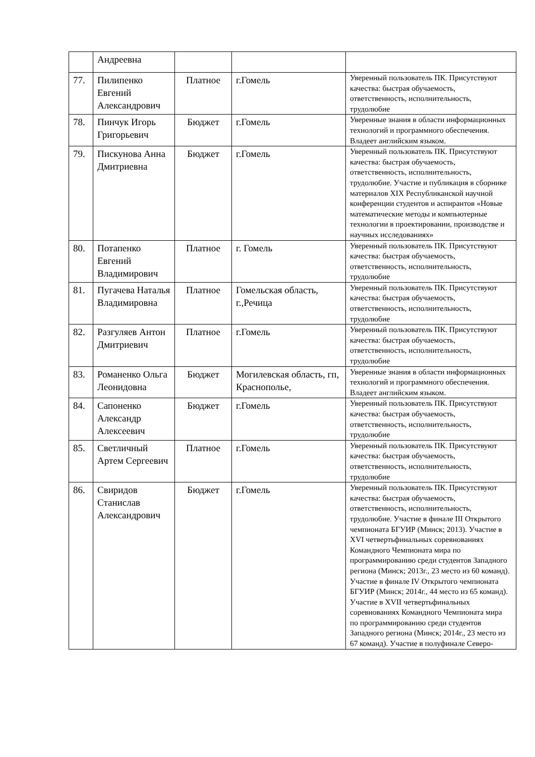| | Андреевна | | | |
| 77. | Пилипенко Евгений Александрович | Платное | г.Гомель | Уверенный пользователь ПК. Присутствуют качества: быстрая обучаемость, ответственность, исполнительность, трудолюбие |
| 78. | Пинчук Игорь Григорьевич | Бюджет | г.Гомель | Уверенные знания в области информационных технологий и программного обеспечения. Владеет английским языком. |
| 79. | Пискунова Анна Дмитриевна | Бюджет | г.Гомель | Уверенный пользователь ПК. Присутствуют качества: быстрая обучаемость, ответственность, исполнительность, трудолюбие. Участие и публикация в сборнике материалов XIX Республиканской научной конференции студентов и аспирантов «Новые математические методы и компьютерные технологии в проектировании, производстве и научных исследованиях» |
| 80. | Потапенко Евгений Владимирович | Платное | г. Гомель | Уверенный пользователь ПК. Присутствуют качества: быстрая обучаемость, ответственность, исполнительность, трудолюбие |
| 81. | Пугачева Наталья Владимировна | Платное | Гомельская область, г.,Речица | Уверенный пользователь ПК. Присутствуют качества: быстрая обучаемость, ответственность, исполнительность, трудолюбие |
| 82. | Разгуляев Антон Дмитриевич | Платное | г.Гомель | Уверенный пользователь ПК. Присутствуют качества: быстрая обучаемость, ответственность, исполнительность, трудолюбие |
| 83. | Романенко Ольга Леонидовна | Бюджет | Могилевская область, гп, Краснополье, | Уверенные знания в области информационных технологий и программного обеспечения. Владеет английским языком. |
| 84. | Сапоненко Александр Алексеевич | Бюджет | г.Гомель | Уверенный пользователь ПК. Присутствуют качества: быстрая обучаемость, ответственность, исполнительность, трудолюбие |
| 85. | Светличный Артем Сергеевич | Платное | г.Гомель | Уверенный пользователь ПК. Присутствуют качества: быстрая обучаемость, ответственность, исполнительность, трудолюбие |
| 86. | Свиридов Станислав Александрович | Бюджет | г.Гомель | Уверенный пользователь ПК. Присутствуют качества: быстрая обучаемость, ответственность, исполнительность, трудолюбие. Участие в финале III Открытого чемпионата БГУИР (Минск; 2013). Участие в XVI четвертьфинальных соревнованиях Командного Чемпионата мира по программированию среди студентов Западного региона (Минск; 2013г., 23 место из 60 команд). Участие в финале IV Открытого чемпионата БГУИР (Минск; 2014г., 44 место из 65 команд). Участие в XVII четвертьфинальных соревнованиях Командного Чемпионата мира по программированию среди студентов Западного региона (Минск; 2014г., 23 место из 67 команд). Участие в полуфинале Северо- |